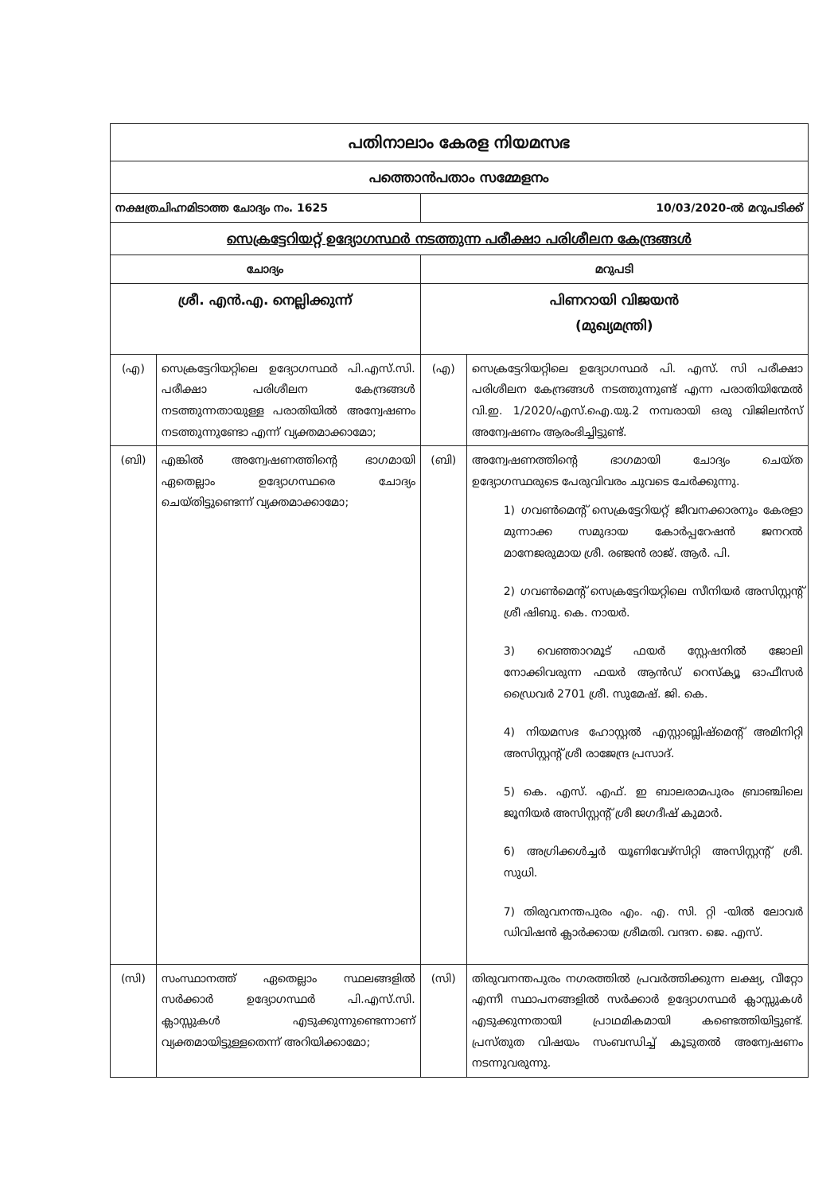| പതിനാലാം കേരള നിയമസഭ | | | |
| പത്തൊൻപതാം സമ്മേളനം | | | |
| നക്ഷത്രചിഹ്നമിടാത്ത ചോദ്യം നം. 1625 | | 10/03/2020-ൽ മറുപടിക്ക് | |
| സെക്രട്ടേറിയറ്റ് ഉദ്യോഗസ്ഥർ നടത്തുന്ന പരീക്ഷാ പരിശീലന കേന്ദ്രങ്ങൾ | | | |
| ചോദ്യം | | മറുപടി | |
| ശ്രീ. എൻ.എ. നെല്ലിക്കുന്ന് | | പിണറായി വിജയൻ (മുഖ്യമന്ത്രി) | |
| (എ) | സെക്രട്ടേറിയറ്റിലെ ഉദ്യോഗസ്ഥർ പി.എസ്.സി. പരീക്ഷാ പരിശീലന കേന്ദ്രങ്ങൾ നടത്തുന്നതായുള്ള പരാതിയിൽ അന്വേഷണം നടത്തുന്നുണ്ടോ എന്ന് വ്യക്തമാക്കാമോ; | (എ) | സെക്രട്ടേറിയറ്റിലെ ഉദ്യോഗസ്ഥർ പി. എസ്. സി പരീക്ഷാ പരിശീലന കേന്ദ്രങ്ങൾ നടത്തുന്നുണ്ട് എന്ന പരാതിയിന്മേൽ വി.ഇ. 1/2020/എസ്.ഐ.യു.2 നമ്പരായി ഒരു വിജിലൻസ് അന്വേഷണം ആരംഭിച്ചിട്ടുണ്ട്. |
| (ബി) | എങ്കിൽ അന്വേഷണത്തിന്റെ ഭാഗമായി ഏതെല്ലാം ഉദ്യോഗസ്ഥരെ ചോദ്യം ചെയ്തിട്ടുണ്ടെന്ന് വ്യക്തമാക്കാമോ; | (ബി) | അന്വേഷണത്തിന്റെ ഭാഗമായി ചോദ്യം ചെയ്ത ഉദ്യോഗസ്ഥരുടെ പേരുവിവരം ചുവടെ ചേർക്കുന്നു. 1) ഗവൺമെന്റ് സെക്രട്ടേറിയറ്റ് ജീവനക്കാരനും കേരളാ മുന്നാക്ക സമുദായ കോർപ്പറേഷൻ ജനറൽ മാനേജരുമായ ശ്രീ. രഞ്ജൻ രാജ്. ആർ. പി. 2) ഗവൺമെന്റ് സെക്രട്ടേറിയറ്റിലെ സീനിയർ അസിസ്റ്റന്റ് ശ്രീ ഷിബു. കെ. നായർ. 3) വെഞ്ഞാറമൂട് ഫയർ സ്റ്റേഷനിൽ ജോലി നോക്കിവരുന്ന ഫയർ ആൻഡ് റെസ്ക്യൂ ഓഫീസർ ഡ്രൈവർ 2701 ശ്രീ. സുമേഷ്. ജി. കെ. 4) നിയമസഭ ഹോസ്റ്റൽ എസ്റ്റാബ്ലിഷ്മെന്റ് അമിനിറ്റി അസിസ്റ്റന്റ് ശ്രീ രാജേന്ദ്ര പ്രസാദ്. 5) കെ. എസ്. എഫ്. ഇ ബാലരാമപുരം ബ്രാഞ്ചിലെ ജൂനിയർ അസിസ്റ്റന്റ് ശ്രീ ജഗദീഷ് കുമാർ. 6) അഗ്രിക്കൾച്ചർ യൂണിവേഴ്സിറ്റി അസിസ്റ്റന്റ് ശ്രീ. സുധി. 7) തിരുവനന്തപുരം എം. എ. സി. റ്റി -യിൽ ലോവർ ഡിവിഷൻ ക്ലാർക്കായ ശ്രീമതി. വന്ദന. ജെ. എസ്. |
| (സി) | സംസ്ഥാനത്ത് ഏതെല്ലാം സ്ഥലങ്ങളിൽ സർക്കാർ ഉദ്യോഗസ്ഥർ പി.എസ്.സി. ക്ലാസ്സുകൾ എടുക്കുന്നുണ്ടെന്നാണ് വ്യക്തമായിട്ടുള്ളതെന്ന് അറിയിക്കാമോ; | (സി) | തിരുവനന്തപുരം നഗരത്തിൽ പ്രവർത്തിക്കുന്ന ലക്ഷ്യ, വീറ്റോ എന്നീ സ്ഥാപനങ്ങളിൽ സർക്കാർ ഉദ്യോഗസ്ഥർ ക്ലാസ്സുകൾ എടുക്കുന്നതായി പ്രാഥമികമായി കണ്ടെത്തിയിട്ടുണ്ട്. പ്രസ്തുത വിഷയം സംബന്ധിച്ച് കൂടുതൽ അന്വേഷണം നടന്നുവരുന്നു. |